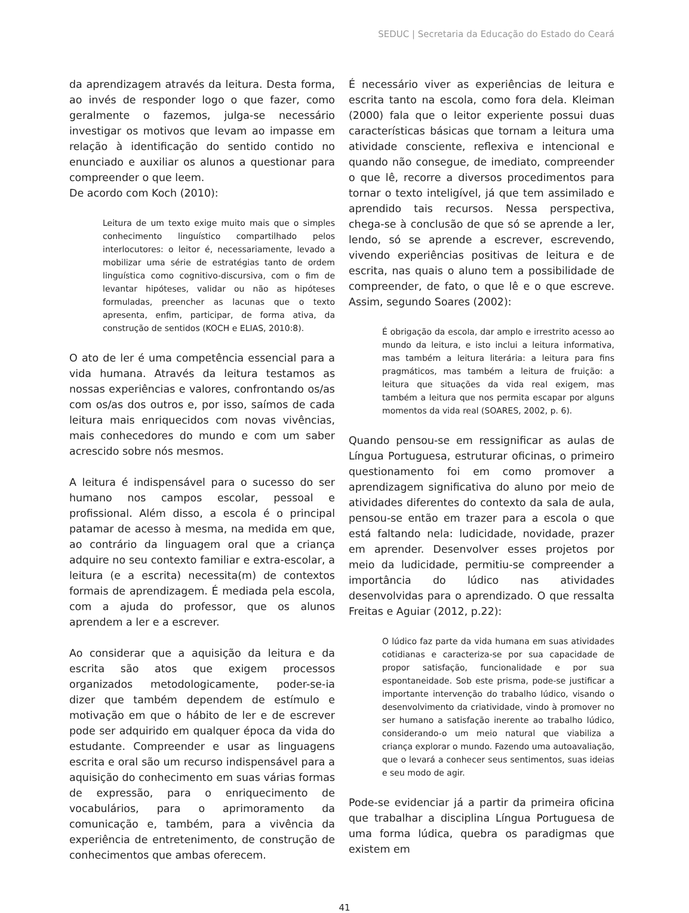SEDUC | Secretaria da Educação do Estado do Ceará
da aprendizagem através da leitura. Desta forma, ao invés de responder logo o que fazer, como geralmente o fazemos, julga-se necessário investigar os motivos que levam ao impasse em relação à identificação do sentido contido no enunciado e auxiliar os alunos a questionar para compreender o que leem.
De acordo com Koch (2010):
Leitura de um texto exige muito mais que o simples conhecimento linguístico compartilhado pelos interlocutores: o leitor é, necessariamente, levado a mobilizar uma série de estratégias tanto de ordem linguística como cognitivo-discursiva, com o fim de levantar hipóteses, validar ou não as hipóteses formuladas, preencher as lacunas que o texto apresenta, enfim, participar, de forma ativa, da construção de sentidos (KOCH e ELIAS, 2010:8).
O ato de ler é uma competência essencial para a vida humana. Através da leitura testamos as nossas experiências e valores, confrontando os/as com os/as dos outros e, por isso, saímos de cada leitura mais enriquecidos com novas vivências, mais conhecedores do mundo e com um saber acrescido sobre nós mesmos.
A leitura é indispensável para o sucesso do ser humano nos campos escolar, pessoal e profissional. Além disso, a escola é o principal patamar de acesso à mesma, na medida em que, ao contrário da linguagem oral que a criança adquire no seu contexto familiar e extra-escolar, a leitura (e a escrita) necessita(m) de contextos formais de aprendizagem. É mediada pela escola, com a ajuda do professor, que os alunos aprendem a ler e a escrever.
Ao considerar que a aquisição da leitura e da escrita são atos que exigem processos organizados metodologicamente, poder-se-ia dizer que também dependem de estímulo e motivação em que o hábito de ler e de escrever pode ser adquirido em qualquer época da vida do estudante. Compreender e usar as linguagens escrita e oral são um recurso indispensável para a aquisição do conhecimento em suas várias formas de expressão, para o enriquecimento de vocabulários, para o aprimoramento da comunicação e, também, para a vivência da experiência de entretenimento, de construção de conhecimentos que ambas oferecem.
É necessário viver as experiências de leitura e escrita tanto na escola, como fora dela. Kleiman (2000) fala que o leitor experiente possui duas características básicas que tornam a leitura uma atividade consciente, reflexiva e intencional e quando não consegue, de imediato, compreender o que lê, recorre a diversos procedimentos para tornar o texto inteligível, já que tem assimilado e aprendido tais recursos. Nessa perspectiva, chega-se à conclusão de que só se aprende a ler, lendo, só se aprende a escrever, escrevendo, vivendo experiências positivas de leitura e de escrita, nas quais o aluno tem a possibilidade de compreender, de fato, o que lê e o que escreve. Assim, segundo Soares (2002):
É obrigação da escola, dar amplo e irrestrito acesso ao mundo da leitura, e isto inclui a leitura informativa, mas também a leitura literária: a leitura para fins pragmáticos, mas também a leitura de fruição: a leitura que situações da vida real exigem, mas também a leitura que nos permita escapar por alguns momentos da vida real (SOARES, 2002, p. 6).
Quando pensou-se em ressignificar as aulas de Língua Portuguesa, estruturar oficinas, o primeiro questionamento foi em como promover a aprendizagem significativa do aluno por meio de atividades diferentes do contexto da sala de aula, pensou-se então em trazer para a escola o que está faltando nela: ludicidade, novidade, prazer em aprender. Desenvolver esses projetos por meio da ludicidade, permitiu-se compreender a importância do lúdico nas atividades desenvolvidas para o aprendizado. O que ressalta Freitas e Aguiar (2012, p.22):
O lúdico faz parte da vida humana em suas atividades cotidianas e caracteriza-se por sua capacidade de propor satisfação, funcionalidade e por sua espontaneidade. Sob este prisma, pode-se justificar a importante intervenção do trabalho lúdico, visando o desenvolvimento da criatividade, vindo à promover no ser humano a satisfação inerente ao trabalho lúdico, considerando-o um meio natural que viabiliza a criança explorar o mundo. Fazendo uma autoavaliação, que o levará a conhecer seus sentimentos, suas ideias e seu modo de agir.
Pode-se evidenciar já a partir da primeira oficina que trabalhar a disciplina Língua Portuguesa de uma forma lúdica, quebra os paradigmas que existem em
41